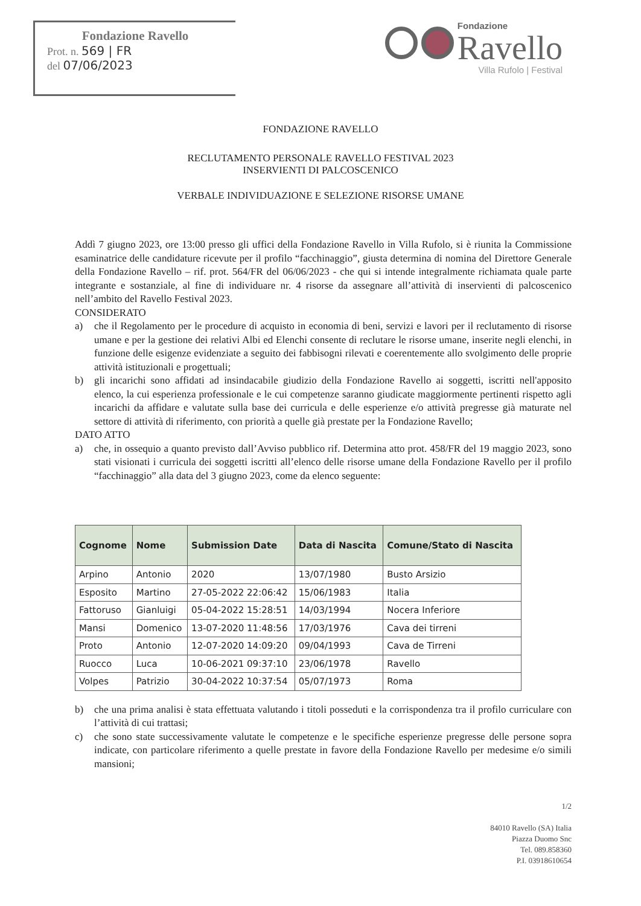Fondazione Ravello
Prot. n. 569 | FR
del 07/06/2023
Fondazione
Ravello
Villa Rufolo | Festival
FONDAZIONE RAVELLO
RECLUTAMENTO PERSONALE RAVELLO FESTIVAL 2023
INSERVIENTI DI PALCOSCENICO
VERBALE INDIVIDUAZIONE E SELEZIONE RISORSE UMANE
Addì 7 giugno 2023, ore 13:00 presso gli uffici della Fondazione Ravello in Villa Rufolo, si è riunita la Commissione esaminatrice delle candidature ricevute per il profilo “facchinaggio”, giusta determina di nomina del Direttore Generale della Fondazione Ravello – rif. prot. 564/FR del 06/06/2023 - che qui si intende integralmente richiamata quale parte integrante e sostanziale, al fine di individuare nr. 4 risorse da assegnare all’attività di inservienti di palcoscenico nell’ambito del Ravello Festival 2023.
CONSIDERATO
a) che il Regolamento per le procedure di acquisto in economia di beni, servizi e lavori per il reclutamento di risorse umane e per la gestione dei relativi Albi ed Elenchi consente di reclutare le risorse umane, inserite negli elenchi, in funzione delle esigenze evidenziate a seguito dei fabbisogni rilevati e coerentemente allo svolgimento delle proprie attività istituzionali e progettuali;
b) gli incarichi sono affidati ad insindacabile giudizio della Fondazione Ravello ai soggetti, iscritti nell'apposito elenco, la cui esperienza professionale e le cui competenze saranno giudicate maggiormente pertinenti rispetto agli incarichi da affidare e valutate sulla base dei curricula e delle esperienze e/o attività pregresse già maturate nel settore di attività di riferimento, con priorità a quelle già prestate per la Fondazione Ravello;
DATO ATTO
a) che, in ossequio a quanto previsto dall’Avviso pubblico rif. Determina atto prot. 458/FR del 19 maggio 2023, sono stati visionati i curricula dei soggetti iscritti all’elenco delle risorse umane della Fondazione Ravello per il profilo “facchinaggio” alla data del 3 giugno 2023, come da elenco seguente:
| Cognome | Nome | Submission Date | Data di Nascita | Comune/Stato di Nascita |
| --- | --- | --- | --- | --- |
| Arpino | Antonio | 2020 | 13/07/1980 | Busto Arsizio |
| Esposito | Martino | 27-05-2022 22:06:42 | 15/06/1983 | Italia |
| Fattoruso | Gianluigi | 05-04-2022 15:28:51 | 14/03/1994 | Nocera Inferiore |
| Mansi | Domenico | 13-07-2020 11:48:56 | 17/03/1976 | Cava dei tirreni |
| Proto | Antonio | 12-07-2020 14:09:20 | 09/04/1993 | Cava de Tirreni |
| Ruocco | Luca | 10-06-2021 09:37:10 | 23/06/1978 | Ravello |
| Volpes | Patrizio | 30-04-2022 10:37:54 | 05/07/1973 | Roma |
b) che una prima analisi è stata effettuata valutando i titoli posseduti e la corrispondenza tra il profilo curriculare con l’attività di cui trattasi;
c) che sono state successivamente valutate le competenze e le specifiche esperienze pregresse delle persone sopra indicate, con particolare riferimento a quelle prestate in favore della Fondazione Ravello per medesime e/o simili mansioni;
1/2
84010 Ravello (SA) Italia
Piazza Duomo Snc
Tel. 089.858360
P.I. 03918610654